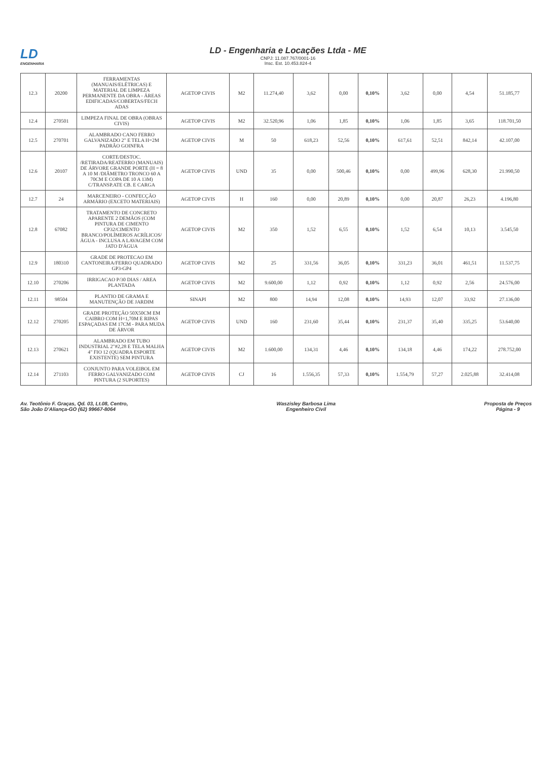LD
ENGENHARIA
LD - Engenharia e Locações Ltda - ME
CNPJ: 11.087.767/0001-16
Insc. Est. 10.453.824-4
| 12.3 | 20200 | FERRAMENTAS (MANUAIS/ELÉTRICAS) E MATERIAL DE LIMPEZA PERMANENTE DA OBRA - ÁREAS EDIFICADAS/COBERTAS/FECH ADAS | AGETOP CIVIS | M2 | 11.274,40 | 3,62 | 0,00 | 0,10% | 3,62 | 0,00 | 4,54 | 51.185,77 |
| 12.4 | 270501 | LIMPEZA FINAL DE OBRA (OBRAS CIVIS) | AGETOP CIVIS | M2 | 32.520,96 | 1,06 | 1,85 | 0,10% | 1,06 | 1,85 | 3,65 | 118.701,50 |
| 12.5 | 270701 | ALAMBRADO CANO FERRO GALVANIZADO 2" E TELA H=2M PADRÃO GOINFRA | AGETOP CIVIS | M | 50 | 618,23 | 52,56 | 0,10% | 617,61 | 52,51 | 842,14 | 42.107,00 |
| 12.6 | 20107 | CORTE/DESTOC. /RETIRADA/REATERRO (MANUAIS) DE ÁRVORE GRANDE PORTE (H = 8 A 10 M /DIÂMETRO TRONCO 60 A 70CM E COPA DE 10 A 13M) C/TRANSP.ATE CB. E CARGA | AGETOP CIVIS | UND | 35 | 0,00 | 500,46 | 0,10% | 0,00 | 499,96 | 628,30 | 21.990,50 |
| 12.7 | 24 | MARCENEIRO - CONFECÇÃO ARMÁRIO (EXCETO MATERIAIS) | AGETOP CIVIS | H | 160 | 0,00 | 20,89 | 0,10% | 0,00 | 20,87 | 26,23 | 4.196,80 |
| 12.8 | 67082 | TRATAMENTO DE CONCRETO APARENTE 2 DEMÃOS (COM PINTURA DE CIMENTO CP32/CIMENTO BRANCO/POLÍMEROS ACRÍLICOS/ÁGUA - INCLUSA A LAVAGEM COM JATO D'ÁGUA | AGETOP CIVIS | M2 | 350 | 1,52 | 6,55 | 0,10% | 1,52 | 6,54 | 10,13 | 3.545,50 |
| 12.9 | 180310 | GRADE DE PROTECAO EM CANTONEIRA/FERRO QUADRADO GP3-GP4 | AGETOP CIVIS | M2 | 25 | 331,56 | 36,05 | 0,10% | 331,23 | 36,01 | 461,51 | 11.537,75 |
| 12.10 | 270206 | IRRIGACAO P/30 DIAS / AREA PLANTADA | AGETOP CIVIS | M2 | 9.600,00 | 1,12 | 0,92 | 0,10% | 1,12 | 0,92 | 2,56 | 24.576,00 |
| 12.11 | 98504 | PLANTIO DE GRAMA E MANUTENÇÃO DE JARDIM | SINAPI | M2 | 800 | 14,94 | 12,08 | 0,10% | 14,93 | 12,07 | 33,92 | 27.136,00 |
| 12.12 | 270205 | GRADE PROTEÇÃO 50X50CM EM CAIBRO COM H=1,70M E RIPAS ESPAÇADAS EM 17CM - PARA MUDA DE ÁRVOR | AGETOP CIVIS | UND | 160 | 231,60 | 35,44 | 0,10% | 231,37 | 35,40 | 335,25 | 53.640,00 |
| 12.13 | 270621 | ALAMBRADO EM TUBO INDUSTRIAL 2"#2,28 E TELA MALHA 4" FIO 12 (QUADRA ESPORTE EXISTENTE) SEM PINTURA | AGETOP CIVIS | M2 | 1.600,00 | 134,31 | 4,46 | 0,10% | 134,18 | 4,46 | 174,22 | 278.752,00 |
| 12.14 | 271103 | CONJUNTO PARA VOLEIBOL EM FERRO GALVANIZADO COM PINTURA (2 SUPORTES) | AGETOP CIVIS | CJ | 16 | 1.556,35 | 57,33 | 0,10% | 1.554,79 | 57,27 | 2.025,88 | 32.414,08 |
Av. Teotônio F. Graças, Qd. 03, Lt.08, Centro,
São João D'Aliança-GO (62) 99667-8064
Waszisley Barbosa Lima
Engenheiro Civil
Proposta de Preços
Página - 9